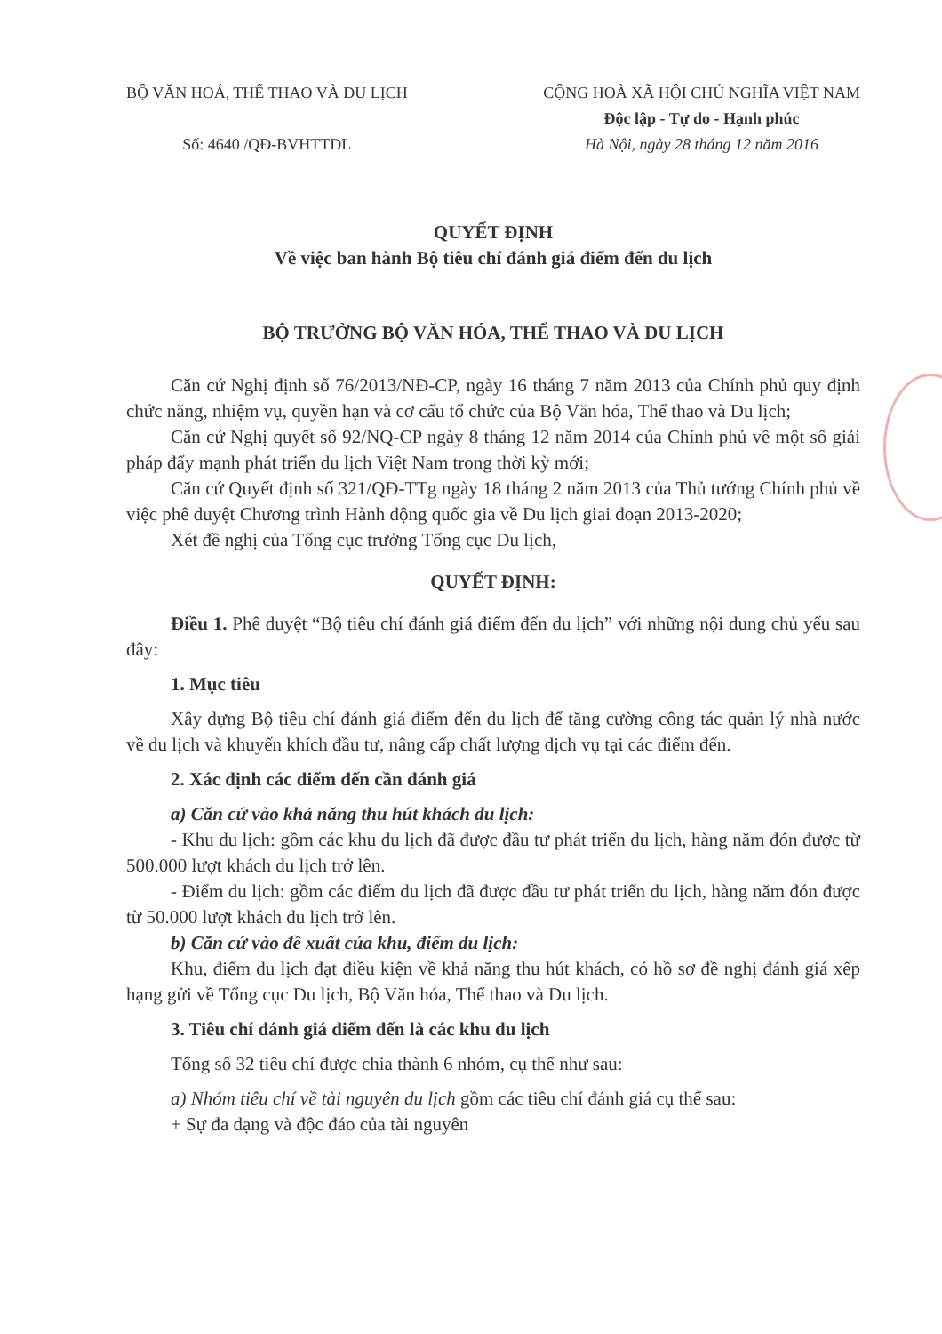BỘ VĂN HOÁ, THỂ THAO VÀ DU LỊCH
Số: 4640 /QĐ-BVHTTDL
CỘNG HOÀ XÃ HỘI CHỦ NGHĨA VIỆT NAM
Độc lập - Tự do - Hạnh phúc
Hà Nội, ngày 28 tháng 12 năm 2016
QUYẾT ĐỊNH
Về việc ban hành Bộ tiêu chí đánh giá điểm đến du lịch
BỘ TRƯỞNG BỘ VĂN HÓA, THỂ THAO VÀ DU LỊCH
Căn cứ Nghị định số 76/2013/NĐ-CP, ngày 16 tháng 7 năm 2013 của Chính phủ quy định chức năng, nhiệm vụ, quyền hạn và cơ cấu tổ chức của Bộ Văn hóa, Thể thao và Du lịch;
Căn cứ Nghị quyết số 92/NQ-CP ngày 8 tháng 12 năm 2014 của Chính phủ về một số giải pháp đẩy mạnh phát triển du lịch Việt Nam trong thời kỳ mới;
Căn cứ Quyết định số 321/QĐ-TTg ngày 18 tháng 2 năm 2013 của Thủ tướng Chính phủ về việc phê duyệt Chương trình Hành động quốc gia về Du lịch giai đoạn 2013-2020;
Xét đề nghị của Tổng cục trưởng Tổng cục Du lịch,
QUYẾT ĐỊNH:
Điều 1. Phê duyệt “Bộ tiêu chí đánh giá điểm đến du lịch” với những nội dung chủ yếu sau đây:
1. Mục tiêu
Xây dựng Bộ tiêu chí đánh giá điểm đến du lịch để tăng cường công tác quản lý nhà nước về du lịch và khuyến khích đầu tư, nâng cấp chất lượng dịch vụ tại các điểm đến.
2. Xác định các điểm đến cần đánh giá
a) Căn cứ vào khả năng thu hút khách du lịch:
- Khu du lịch: gồm các khu du lịch đã được đầu tư phát triển du lịch, hàng năm đón được từ 500.000 lượt khách du lịch trở lên.
- Điểm du lịch: gồm các điểm du lịch đã được đầu tư phát triển du lịch, hàng năm đón được từ 50.000 lượt khách du lịch trở lên.
b) Căn cứ vào đề xuất của khu, điểm du lịch:
Khu, điểm du lịch đạt điều kiện về khả năng thu hút khách, có hồ sơ đề nghị đánh giá xếp hạng gửi về Tổng cục Du lịch, Bộ Văn hóa, Thể thao và Du lịch.
3. Tiêu chí đánh giá điểm đến là các khu du lịch
Tổng số 32 tiêu chí được chia thành 6 nhóm, cụ thể như sau:
a) Nhóm tiêu chí về tài nguyên du lịch gồm các tiêu chí đánh giá cụ thể sau:
+ Sự đa dạng và độc đáo của tài nguyên